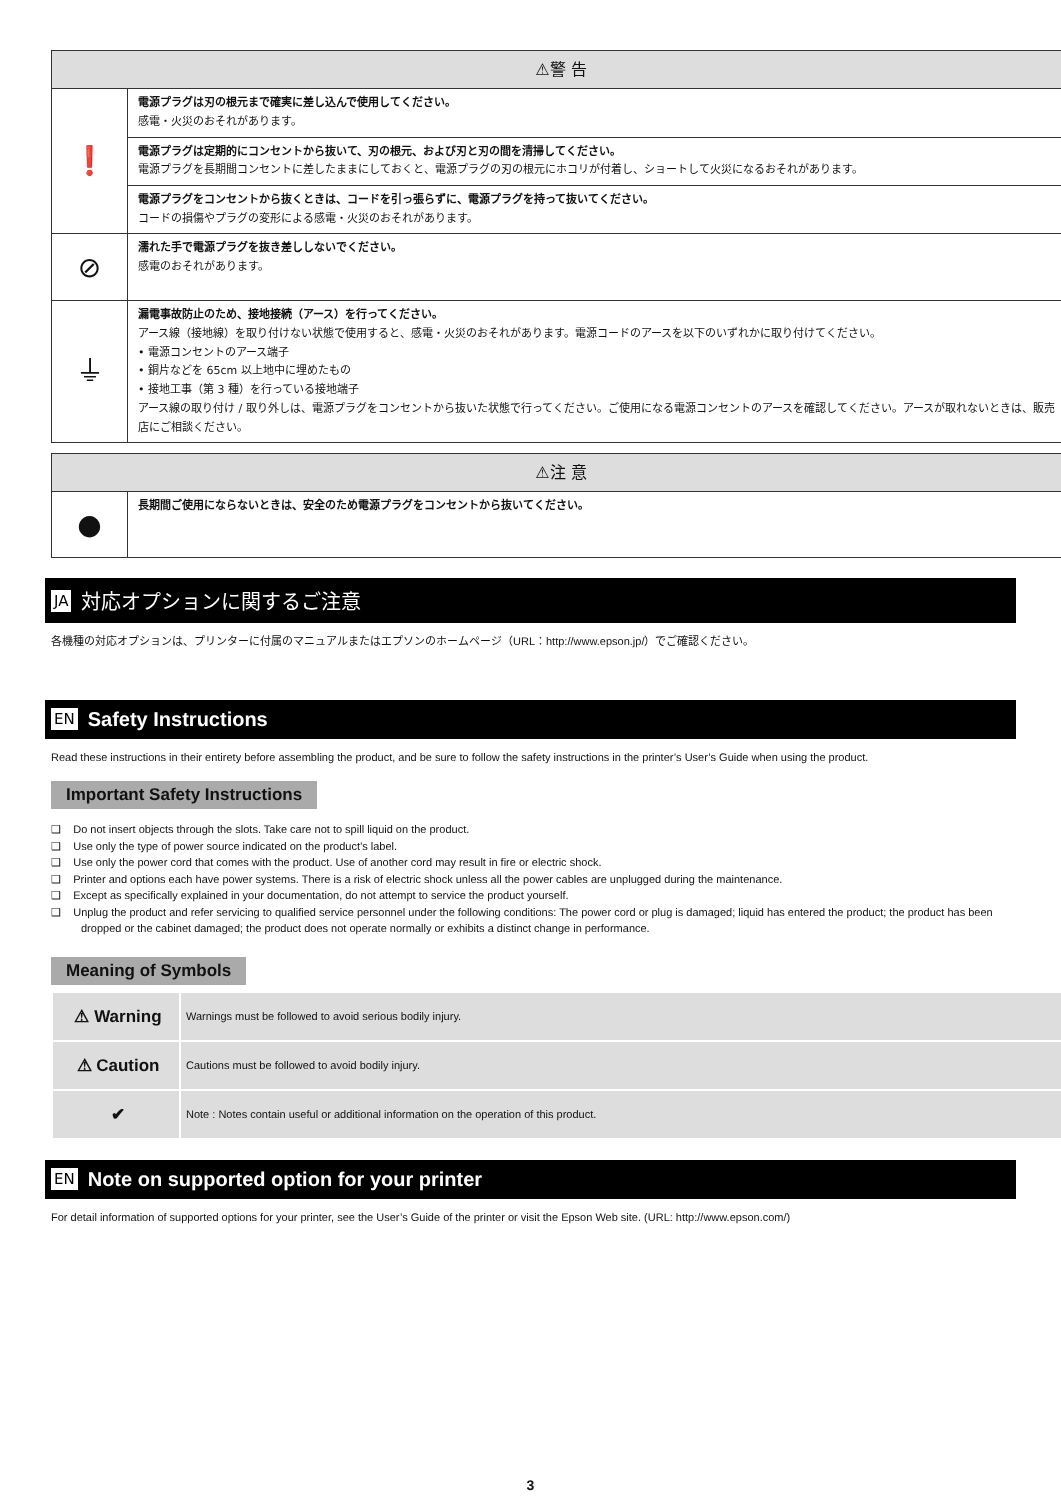| ⚠警 告 | |
| --- | --- |
| ❗ | 電源プラグは刃の根元まで確実に差し込んで使用してください。 感電・火災のおそれがあります。 |
| | 電源プラグは定期的にコンセントから抜いて、刃の根元、および刃と刃の間を清掃してください。 電源プラグを長期間コンセントに差したままにしておくと、電源プラグの刃の根元にホコリが付着し、ショートして火災になるおそれがあります。 |
| | 電源プラグをコンセントから抜くときは、コードを引っ張らずに、電源プラグを持って抜いてください。 コードの損傷やプラグの変形による感電・火災のおそれがあります。 |
| ⊘ | 濡れた手で電源プラグを抜き差ししないでください。 感電のおそれがあります。 |
| ⏚ | 漏電事故防止のため、接地接続（アース）を行ってください。 アース線（接地線）を取り付けない状態で使用すると、感電・火災のおそれがあります。電源コードのアースを以下のいずれかに取り付けてください。 • 電源コンセントのアース端子 • 銅片などを 65cm 以上地中に埋めたもの • 接地工事（第 3 種）を行っている接地端子 アース線の取り付け / 取り外しは、電源プラグをコンセントから抜いた状態で行ってください。ご使用になる電源コンセントのアースを確認してください。アースが取れないときは、販売店にご相談ください。 |
| ⚠注 意 | |
| --- | --- |
| ● | 長期間ご使用にならないときは、安全のため電源プラグをコンセントから抜いてください。 |
JA 対応オプションに関するご注意
各機種の対応オプションは、プリンターに付属のマニュアルまたはエプソンのホームページ（URL：http://www.epson.jp/）でご確認ください。
EN Safety Instructions
Read these instructions in their entirety before assembling the product, and be sure to follow the safety instructions in the printer’s User’s Guide when using the product.
Important Safety Instructions
❑ Do not insert objects through the slots. Take care not to spill liquid on the product.
❑ Use only the type of power source indicated on the product’s label.
❑ Use only the power cord that comes with the product. Use of another cord may result in fire or electric shock.
❑ Printer and options each have power systems. There is a risk of electric shock unless all the power cables are unplugged during the maintenance.
❑ Except as specifically explained in your documentation, do not attempt to service the product yourself.
❑ Unplug the product and refer servicing to qualified service personnel under the following conditions: The power cord or plug is damaged; liquid has entered the product; the product has been dropped or the cabinet damaged; the product does not operate normally or exhibits a distinct change in performance.
Meaning of Symbols
| ⚠ Warning | Warnings must be followed to avoid serious bodily injury. |
| ⚠ Caution | Cautions must be followed to avoid bodily injury. |
| ✔ | Note : Notes contain useful or additional information on the operation of this product. |
EN Note on supported option for your printer
For detail information of supported options for your printer, see the User’s Guide of the printer or visit the Epson Web site. (URL: http://www.epson.com/)
3